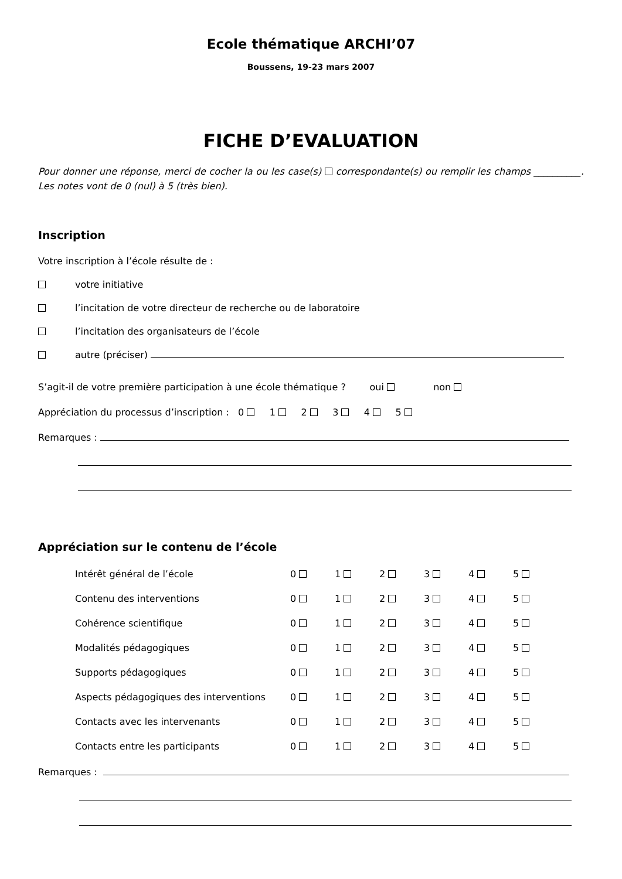Ecole thématique ARCHI’07
Boussens, 19-23 mars 2007
FICHE D’EVALUATION
Pour donner une réponse, merci de cocher la ou les case(s) correspondante(s) ou remplir les champs __________. Les notes vont de 0 (nul) à 5 (très bien).
Inscription
Votre inscription à l’école résulte de :
votre initiative
l’incitation de votre directeur de recherche ou de laboratoire
l’incitation des organisateurs de l’école
autre (préciser)
S’agit-il de votre première participation à une école thématique ? oui non
Appréciation du processus d’inscription : 0 1 2 3 4 5
Remarques :
Appréciation sur le contenu de l’école
| Intérêt général de l’école | 0 | 1 | 2 | 3 | 4 | 5 |
| Contenu des interventions | 0 | 1 | 2 | 3 | 4 | 5 |
| Cohérence scientifique | 0 | 1 | 2 | 3 | 4 | 5 |
| Modalités pédagogiques | 0 | 1 | 2 | 3 | 4 | 5 |
| Supports pédagogiques | 0 | 1 | 2 | 3 | 4 | 5 |
| Aspects pédagogiques des interventions | 0 | 1 | 2 | 3 | 4 | 5 |
| Contacts avec les intervenants | 0 | 1 | 2 | 3 | 4 | 5 |
| Contacts entre les participants | 0 | 1 | 2 | 3 | 4 | 5 |
Remarques :